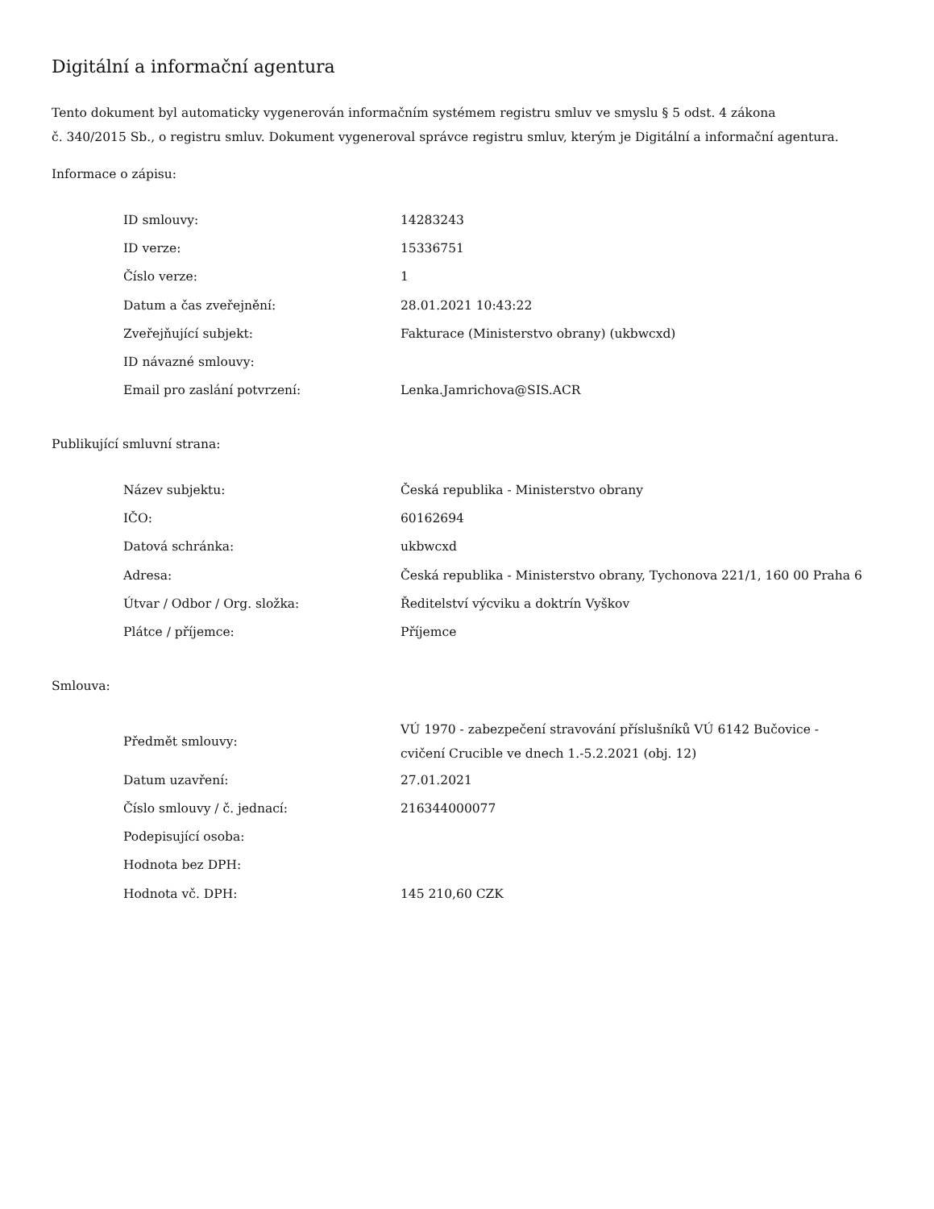Digitální a informační agentura
Tento dokument byl automaticky vygenerován informačním systémem registru smluv ve smyslu § 5 odst. 4 zákona
č. 340/2015 Sb., o registru smluv. Dokument vygeneroval správce registru smluv, kterým je Digitální a informační agentura.
Informace o zápisu:
| ID smlouvy: | 14283243 |
| ID verze: | 15336751 |
| Číslo verze: | 1 |
| Datum a čas zveřejnění: | 28.01.2021 10:43:22 |
| Zveřejňující subjekt: | Fakturace (Ministerstvo obrany) (ukbwcxd) |
| ID návazné smlouvy: | |
| Email pro zaslání potvrzení: | Lenka.Jamrichova@SIS.ACR |
Publikující smluvní strana:
| Název subjektu: | Česká republika - Ministerstvo obrany |
| IČO: | 60162694 |
| Datová schránka: | ukbwcxd |
| Adresa: | Česká republika - Ministerstvo obrany, Tychonova 221/1, 160 00 Praha 6 |
| Útvar / Odbor / Org. složka: | Ředitelství výcviku a doktrín Vyškov |
| Plátce / příjemce: | Příjemce |
Smlouva:
| Předmět smlouvy: | VÚ 1970 - zabezpečení stravování příslušníků VÚ 6142 Bučovice - cvičení Crucible ve dnech 1.-5.2.2021 (obj. 12) |
| Datum uzavření: | 27.01.2021 |
| Číslo smlouvy / č. jednací: | 216344000077 |
| Podepisující osoba: | |
| Hodnota bez DPH: | |
| Hodnota vč. DPH: | 145 210,60 CZK |